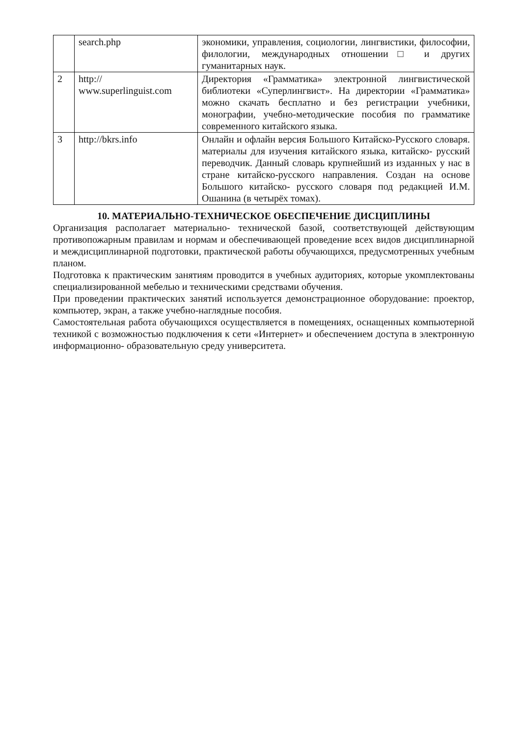| | search.php | экономики, управления, социологии, лингвистики, философии, филологии, международных отношении□ и других гуманитарных наук. |
| 2 | http:// www.superlinguist.com | Директория «Грамматика» электронной лингвистической библиотеки «Суперлингвист». На директории «Грамматика» можно скачать бесплатно и без регистрации учебники, монографии, учебно-методические пособия по грамматике современного китайского языка. |
| 3 | http://bkrs.info | Онлайн и офлайн версия Большого Китайско-Русского словаря. материалы для изучения китайского языка, китайско- русский переводчик. Данный словарь крупнейший из изданных у нас в стране китайско-русского направления. Создан на основе Большого китайско- русского словаря под редакцией И.М. Ошанина (в четырёх томах). |
10. МАТЕРИАЛЬНО-ТЕХНИЧЕСКОЕ ОБЕСПЕЧЕНИЕ ДИСЦИПЛИНЫ
Организация располагает материально- технической базой, соответствующей действующим противопожарным правилам и нормам и обеспечивающей проведение всех видов дисциплинарной и междисциплинарной подготовки, практической работы обучающихся, предусмотренных учебным планом.
Подготовка к практическим занятиям проводится в учебных аудиториях, которые укомплектованы специализированной мебелью и техническими средствами обучения.
При проведении практических занятий используется демонстрационное оборудование: проектор, компьютер, экран, а также учебно-наглядные пособия.
Самостоятельная работа обучающихся осуществляется в помещениях, оснащенных компьютерной техникой с возможностью подключения к сети «Интернет» и обеспечением доступа в электронную информационно- образовательную среду университета.